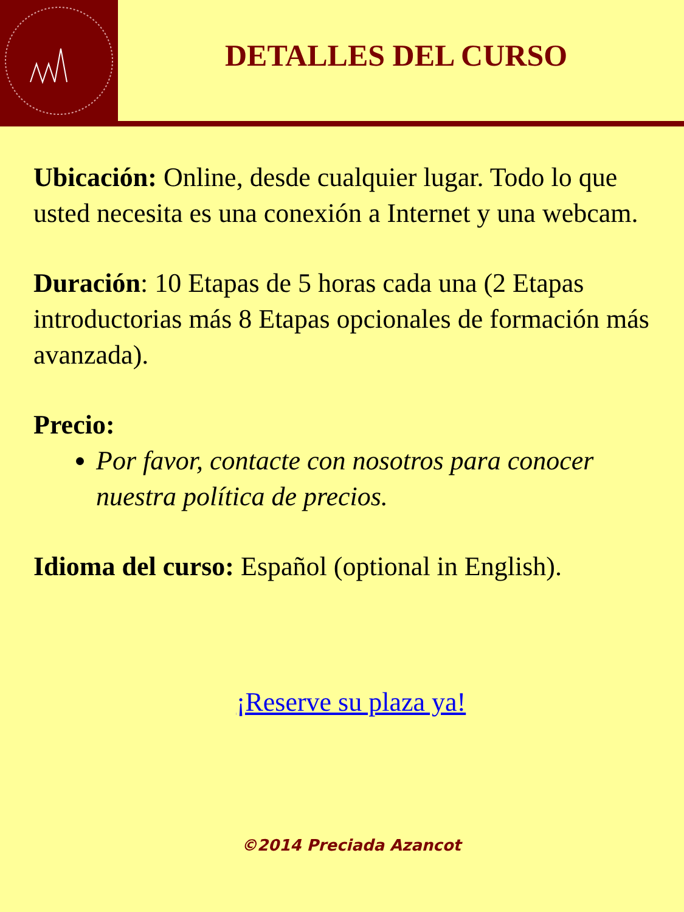DETALLES DEL CURSO
Ubicación: Online, desde cualquier lugar. Todo lo que usted necesita es una conexión a Internet y una webcam.
Duración: 10 Etapas de 5 horas cada una (2 Etapas introductorias más 8 Etapas opcionales de formación más avanzada).
Precio:
Por favor, contacte con nosotros para conocer nuestra política de precios.
Idioma del curso: Español (optional in English).
¡Reserve su plaza ya!
©2014 Preciada Azancot